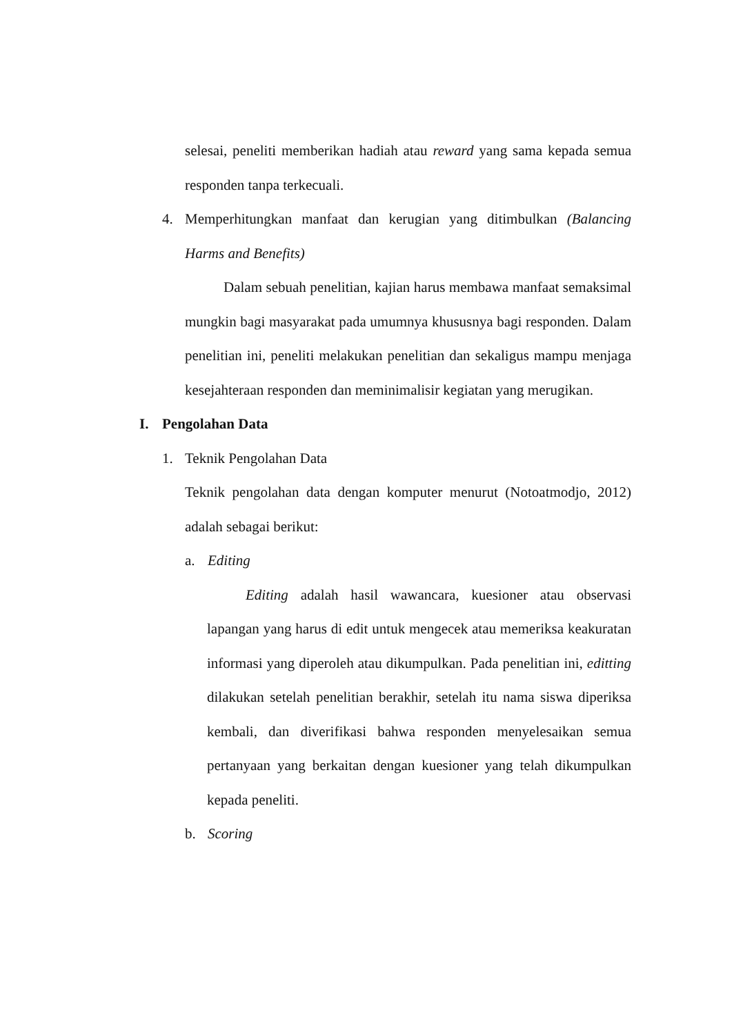selesai, peneliti memberikan hadiah atau reward yang sama kepada semua responden tanpa terkecuali.
4.
Memperhitungkan manfaat dan kerugian yang ditimbulkan (Balancing Harms and Benefits)
Dalam sebuah penelitian, kajian harus membawa manfaat semaksimal mungkin bagi masyarakat pada umumnya khususnya bagi responden. Dalam penelitian ini, peneliti melakukan penelitian dan sekaligus mampu menjaga kesejahteraan responden dan meminimalisir kegiatan yang merugikan.
I. Pengolahan Data
1. Teknik Pengolahan Data
Teknik pengolahan data dengan komputer menurut (Notoatmodjo, 2012) adalah sebagai berikut:
a. Editing
Editing adalah hasil wawancara, kuesioner atau observasi lapangan yang harus di edit untuk mengecek atau memeriksa keakuratan informasi yang diperoleh atau dikumpulkan. Pada penelitian ini, editting dilakukan setelah penelitian berakhir, setelah itu nama siswa diperiksa kembali, dan diverifikasi bahwa responden menyelesaikan semua pertanyaan yang berkaitan dengan kuesioner yang telah dikumpulkan kepada peneliti.
b. Scoring